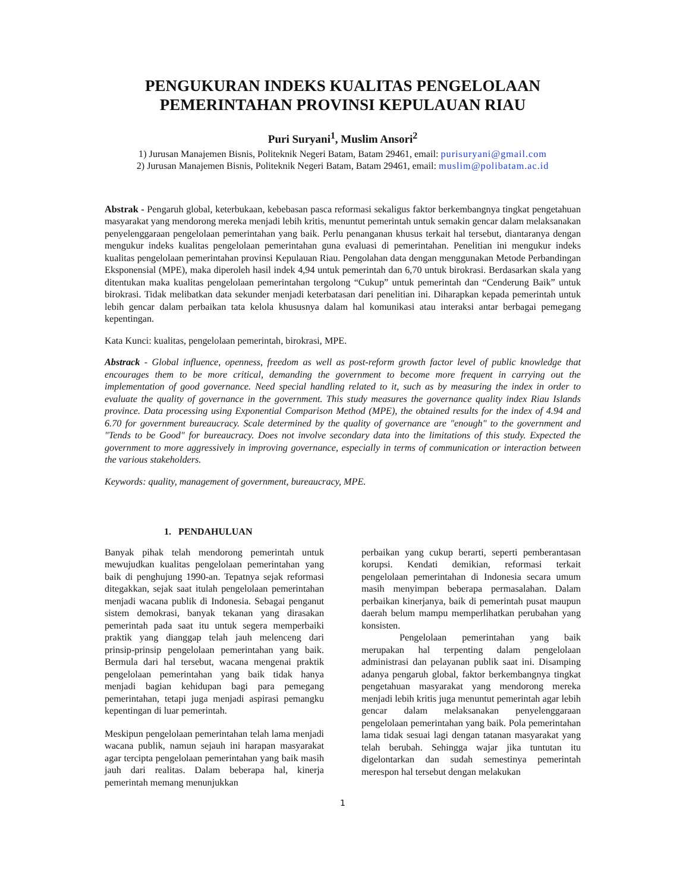PENGUKURAN INDEKS KUALITAS PENGELOLAAN PEMERINTAHAN PROVINSI KEPULAUAN RIAU
Puri Suryani<sup>1</sup>, Muslim Ansori<sup>2</sup>
1) Jurusan Manajemen Bisnis, Politeknik Negeri Batam, Batam 29461, email: purisuryani@gmail.com
2) Jurusan Manajemen Bisnis, Politeknik Negeri Batam, Batam 29461, email: muslim@polibatam.ac.id
Abstrak - Pengaruh global, keterbukaan, kebebasan pasca reformasi sekaligus faktor berkembangnya tingkat pengetahuan masyarakat yang mendorong mereka menjadi lebih kritis, menuntut pemerintah untuk semakin gencar dalam melaksanakan penyelenggaraan pengelolaan pemerintahan yang baik. Perlu penanganan khusus terkait hal tersebut, diantaranya dengan mengukur indeks kualitas pengelolaan pemerintahan guna evaluasi di pemerintahan. Penelitian ini mengukur indeks kualitas pengelolaan pemerintahan provinsi Kepulauan Riau. Pengolahan data dengan menggunakan Metode Perbandingan Eksponensial (MPE), maka diperoleh hasil indek 4,94 untuk pemerintah dan 6,70 untuk birokrasi. Berdasarkan skala yang ditentukan maka kualitas pengelolaan pemerintahan tergolong “Cukup” untuk pemerintah dan “Cenderung Baik” untuk birokrasi. Tidak melibatkan data sekunder menjadi keterbatasan dari penelitian ini. Diharapkan kepada pemerintah untuk lebih gencar dalam perbaikan tata kelola khususnya dalam hal komunikasi atau interaksi antar berbagai pemegang kepentingan.
Kata Kunci: kualitas, pengelolaan pemerintah, birokrasi, MPE.
Abstrack - Global influence, openness, freedom as well as post-reform growth factor level of public knowledge that encourages them to be more critical, demanding the government to become more frequent in carrying out the implementation of good governance. Need special handling related to it, such as by measuring the index in order to evaluate the quality of governance in the government. This study measures the governance quality index Riau Islands province. Data processing using Exponential Comparison Method (MPE), the obtained results for the index of 4.94 and 6.70 for government bureaucracy. Scale determined by the quality of governance are "enough" to the government and "Tends to be Good" for bureaucracy. Does not involve secondary data into the limitations of this study. Expected the government to more aggressively in improving governance, especially in terms of communication or interaction between the various stakeholders.
Keywords: quality, management of government, bureaucracy, MPE.
1. PENDAHULUAN
Banyak pihak telah mendorong pemerintah untuk mewujudkan kualitas pengelolaan pemerintahan yang baik di penghujung 1990-an. Tepatnya sejak reformasi ditegakkan, sejak saat itulah pengelolaan pemerintahan menjadi wacana publik di Indonesia. Sebagai penganut sistem demokrasi, banyak tekanan yang dirasakan pemerintah pada saat itu untuk segera memperbaiki praktik yang dianggap telah jauh melenceng dari prinsip-prinsip pengelolaan pemerintahan yang baik. Bermula dari hal tersebut, wacana mengenai praktik pengelolaan pemerintahan yang baik tidak hanya menjadi bagian kehidupan bagi para pemegang pemerintahan, tetapi juga menjadi aspirasi pemangku kepentingan di luar pemerintah.
Meskipun pengelolaan pemerintahan telah lama menjadi wacana publik, namun sejauh ini harapan masyarakat agar tercipta pengelolaan pemerintahan yang baik masih jauh dari realitas. Dalam beberapa hal, kinerja pemerintah memang menunjukkan
perbaikan yang cukup berarti, seperti pemberantasan korupsi. Kendati demikian, reformasi terkait pengelolaan pemerintahan di Indonesia secara umum masih menyimpan beberapa permasalahan. Dalam perbaikan kinerjanya, baik di pemerintah pusat maupun daerah belum mampu memperlihatkan perubahan yang konsisten.
Pengelolaan pemerintahan yang baik merupakan hal terpenting dalam pengelolaan administrasi dan pelayanan publik saat ini. Disamping adanya pengaruh global, faktor berkembangnya tingkat pengetahuan masyarakat yang mendorong mereka menjadi lebih kritis juga menuntut pemerintah agar lebih gencar dalam melaksanakan penyelenggaraan pengelolaan pemerintahan yang baik. Pola pemerintahan lama tidak sesuai lagi dengan tatanan masyarakat yang telah berubah. Sehingga wajar jika tuntutan itu digelontarkan dan sudah semestinya pemerintah merespon hal tersebut dengan melakukan
1